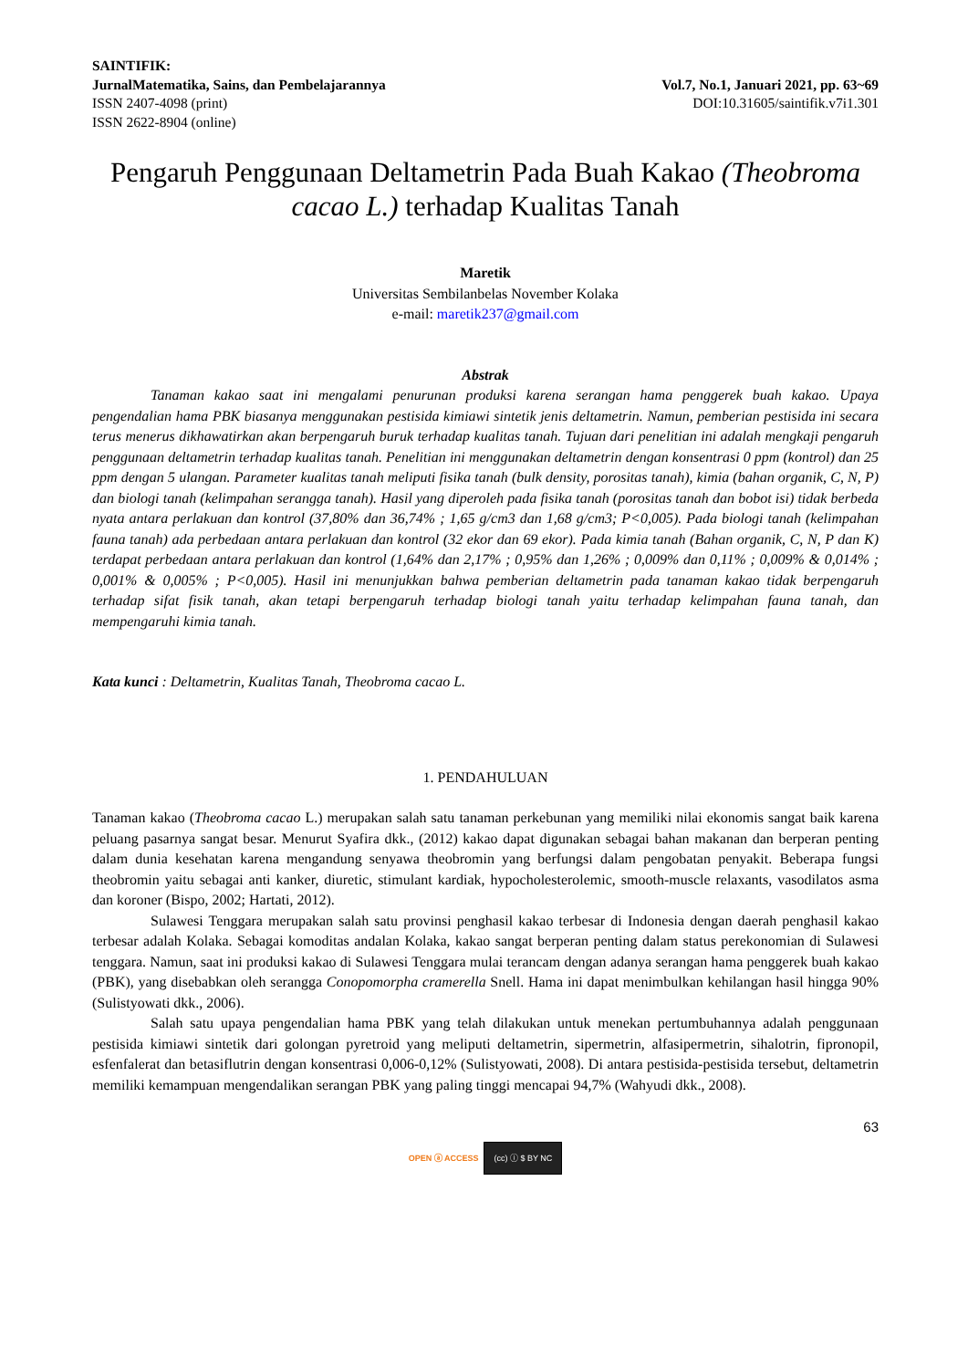SAINTIFIK:
JurnalMatematika, Sains, dan Pembelajarannya
ISSN 2407-4098 (print)
ISSN 2622-8904 (online)
Vol.7, No.1, Januari 2021, pp. 63~69
DOI:10.31605/saintifik.v7i1.301
Pengaruh Penggunaan Deltametrin Pada Buah Kakao (Theobroma cacao L.) terhadap Kualitas Tanah
Maretik
Universitas Sembilanbelas November Kolaka
e-mail: maretik237@gmail.com
Abstrak
Tanaman kakao saat ini mengalami penurunan produksi karena serangan hama penggerek buah kakao. Upaya pengendalian hama PBK biasanya menggunakan pestisida kimiawi sintetik jenis deltametrin. Namun, pemberian pestisida ini secara terus menerus dikhawatirkan akan berpengaruh buruk terhadap kualitas tanah. Tujuan dari penelitian ini adalah mengkaji pengaruh penggunaan deltametrin terhadap kualitas tanah. Penelitian ini menggunakan deltametrin dengan konsentrasi 0 ppm (kontrol) dan 25 ppm dengan 5 ulangan. Parameter kualitas tanah meliputi fisika tanah (bulk density, porositas tanah), kimia (bahan organik, C, N, P) dan biologi tanah (kelimpahan serangga tanah). Hasil yang diperoleh pada fisika tanah (porositas tanah dan bobot isi) tidak berbeda nyata antara perlakuan dan kontrol (37,80% dan 36,74% ; 1,65 g/cm3 dan 1,68 g/cm3; P<0,005). Pada biologi tanah (kelimpahan fauna tanah) ada perbedaan antara perlakuan dan kontrol (32 ekor dan 69 ekor). Pada kimia tanah (Bahan organik, C, N, P dan K) terdapat perbedaan antara perlakuan dan kontrol (1,64% dan 2,17% ; 0,95% dan 1,26% ; 0,009% dan 0,11% ; 0,009% & 0,014% ; 0,001% & 0,005% ; P<0,005). Hasil ini menunjukkan bahwa pemberian deltametrin pada tanaman kakao tidak berpengaruh terhadap sifat fisik tanah, akan tetapi berpengaruh terhadap biologi tanah yaitu terhadap kelimpahan fauna tanah, dan mempengaruhi kimia tanah.
Kata kunci : Deltametrin, Kualitas Tanah, Theobroma cacao L.
1. PENDAHULUAN
Tanaman kakao (Theobroma cacao L.) merupakan salah satu tanaman perkebunan yang memiliki nilai ekonomis sangat baik karena peluang pasarnya sangat besar. Menurut Syafira dkk., (2012) kakao dapat digunakan sebagai bahan makanan dan berperan penting dalam dunia kesehatan karena mengandung senyawa theobromin yang berfungsi dalam pengobatan penyakit. Beberapa fungsi theobromin yaitu sebagai anti kanker, diuretic, stimulant kardiak, hypocholesterolemic, smooth-muscle relaxants, vasodilatos asma dan koroner (Bispo, 2002; Hartati, 2012).
Sulawesi Tenggara merupakan salah satu provinsi penghasil kakao terbesar di Indonesia dengan daerah penghasil kakao terbesar adalah Kolaka. Sebagai komoditas andalan Kolaka, kakao sangat berperan penting dalam status perekonomian di Sulawesi tenggara. Namun, saat ini produksi kakao di Sulawesi Tenggara mulai terancam dengan adanya serangan hama penggerek buah kakao (PBK), yang disebabkan oleh serangga Conopomorpha cramerella Snell. Hama ini dapat menimbulkan kehilangan hasil hingga 90% (Sulistyowati dkk., 2006).
Salah satu upaya pengendalian hama PBK yang telah dilakukan untuk menekan pertumbuhannya adalah penggunaan pestisida kimiawi sintetik dari golongan pyretroid yang meliputi deltametrin, sipermetrin, alfasipermetrin, sihalotrin, fipronopil, esfenfalerat dan betasiflutrin dengan konsentrasi 0,006-0,12% (Sulistyowati, 2008). Di antara pestisida-pestisida tersebut, deltametrin memiliki kemampuan mengendalikan serangan PBK yang paling tinggi mencapai 94,7% (Wahyudi dkk., 2008).
63
OPEN ⓐ ACCESS (cc) ⓘ $ BY NC